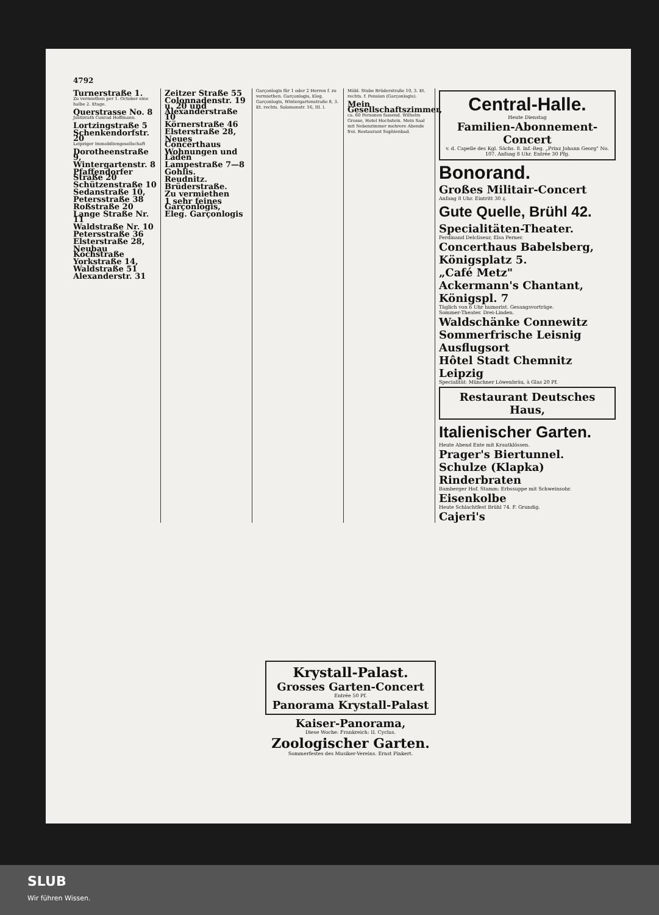4792
Turnerstraße 1.
Zu vermiethen per 1. October eine halbe 2. Etage.
Querstrasse No. 8
Justizrath Conrad Hoffmann.
Lortzingstraße 5
Schenkendorfstr. 20
Leipziger Immobiliengesellschaft
Dorotheenstraße 9,
Wintergartenstr. 8
Pfaffendorfer Straße 20
Schützenstraße 10
Sedanstraße 10,
Petersstraße 38
Roßstraße 20
Lange Straße Nr. 11
Waldstraße Nr. 10
Petersstraße 36
Elsterstraße 28,
Neubau Kochstraße
Yorkstraße 14,
Waldstraße 51
Alexanderstr. 31
Zeitzer Straße 55
Colonnadenstr. 19 u. 20 und Alexanderstraße 10
Körnerstraße 46
Elsterstraße 28,
Neues Concerthaus
Wohnungen und Läden
Lampestraße 7—8
Gohlis.
Reudnitz.
Brüderstraße.
Zu vermiethen
1 sehr feines Garçonlogis,
Eleg. Garçonlogis
Garçonlogis für 1 oder 2 Herren f. zu vermiethen. Garçonlogis, Eleg. Garçonlogis, Wintergartenstraße 8, 3. Et. rechts. Salomonstr. 16, III. l.
Möbl. Stube Brüderstraße 10, 3. Et. rechts. f. Pension (Garçonlogis).
Mein Gesellschaftszimmer,
ca. 60 Personen fassend. Wilhelm Grosse, Hotel Hochstein. Mein Saal mit Nebenzimmer mehrere Abende frei. Restaurant Sophienbad.
Central-Halle.
Heute Dienstag
Familien-Abonnement-Concert
v. d. Capelle des Kgl. Sächs. 8. Inf.-Reg. „Prinz Johann Georg" No. 107. Anfang 8 Uhr. Entrée 30 Pfg.
Bonorand.
Großes Militair-Concert
Anfang 8 Uhr. Eintritt 30 ₰.
Gute Quelle, Brühl 42.
Specialitäten-Theater.
Ferdinand Delcliseur, Elsa Perner.
Concerthaus Babelsberg, Königsplatz 5.
„Café Metz"
Ackermann's Chantant, Königspl. 7
Täglich von 6 Uhr humorist. Gesangsvorträge.
Sommer-Theater. Drei-Linden.
Waldschänke Connewitz
Sommerfrische Leisnig Ausflugsort
Hôtel Stadt Chemnitz Leipzig
Specialität: Münchner Löwenbräu, à Glas 20 Pf.
Restaurant Deutsches Haus,
Italienischer Garten.
Heute Abend Ente mit Krautklössen.
Prager's Biertunnel.
Schulze (Klapka) Rinderbraten
Bamberger Hof. Stamm: Erbssuppe mit Schweinsohr.
Eisenkolbe
Heute Schlachtfest Brühl 74. F. Grundig.
Cajeri's
Krystall-Palast.
Grosses Garten-Concert
Entrée 50 Pf.
Panorama Krystall-Palast
Kaiser-Panorama,
Diese Woche: Frankreich: II. Cyclus.
Zoologischer Garten.
Sommerfestes des Musiker-Vereins. Ernst Pinkert.
SLUB
Wir führen Wissen.